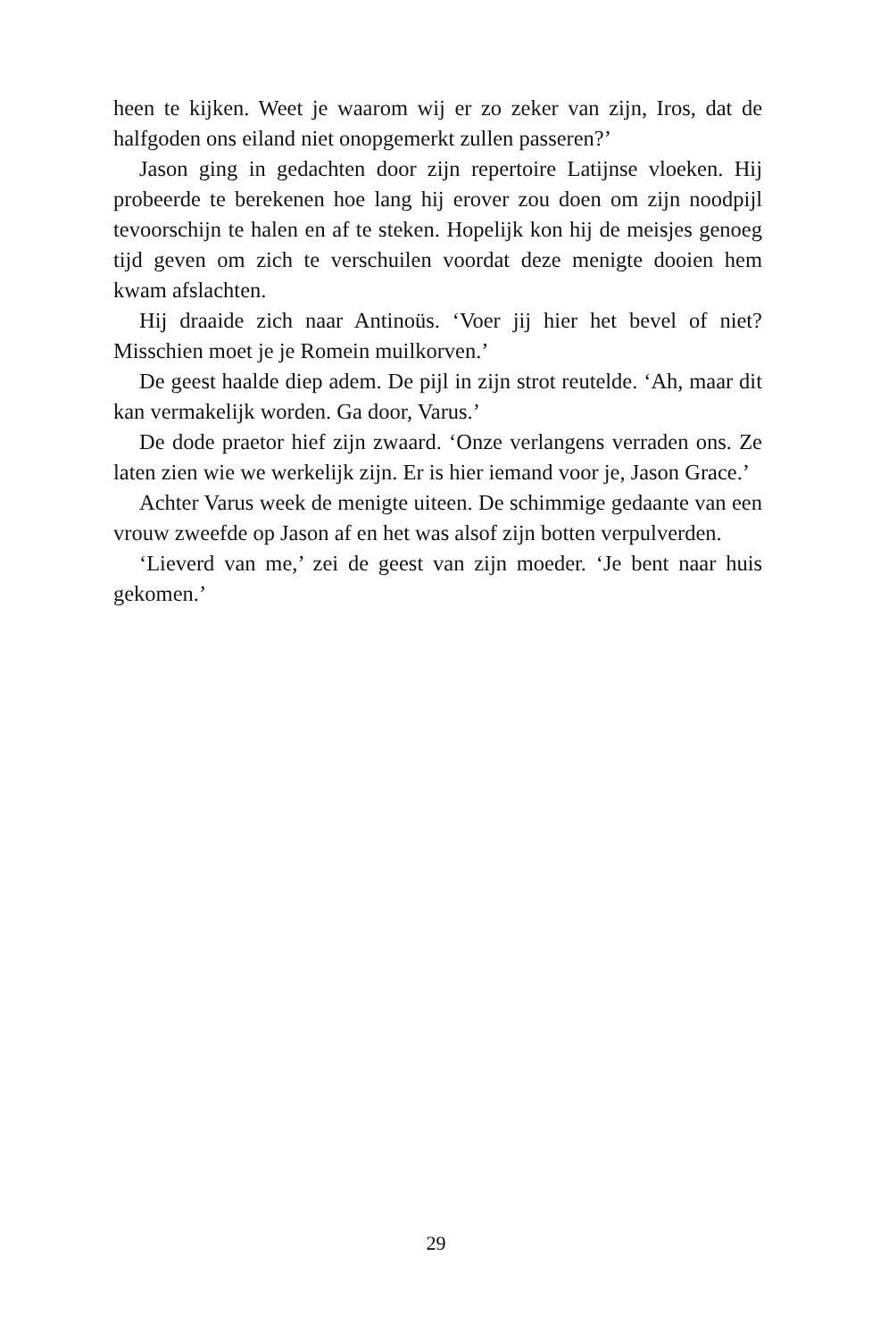heen te kijken. Weet je waarom wij er zo zeker van zijn, Iros, dat de halfgoden ons eiland niet onopgemerkt zullen passeren?’
Jason ging in gedachten door zijn repertoire Latijnse vloeken. Hij probeerde te berekenen hoe lang hij erover zou doen om zijn noodpijl tevoorschijn te halen en af te steken. Hopelijk kon hij de meisjes genoeg tijd geven om zich te verschuilen voordat deze menigte dooien hem kwam afslachten.
Hij draaide zich naar Antinoüs. ‘Voer jij hier het bevel of niet? Misschien moet je je Romein muilkorven.’
De geest haalde diep adem. De pijl in zijn strot reutelde. ‘Ah, maar dit kan vermakelijk worden. Ga door, Varus.’
De dode praetor hief zijn zwaard. ‘Onze verlangens verraden ons. Ze laten zien wie we werkelijk zijn. Er is hier iemand voor je, Jason Grace.’
Achter Varus week de menigte uiteen. De schimmige gedaante van een vrouw zweefde op Jason af en het was alsof zijn botten verpulverden.
‘Lieverd van me,’ zei de geest van zijn moeder. ‘Je bent naar huis gekomen.’
29